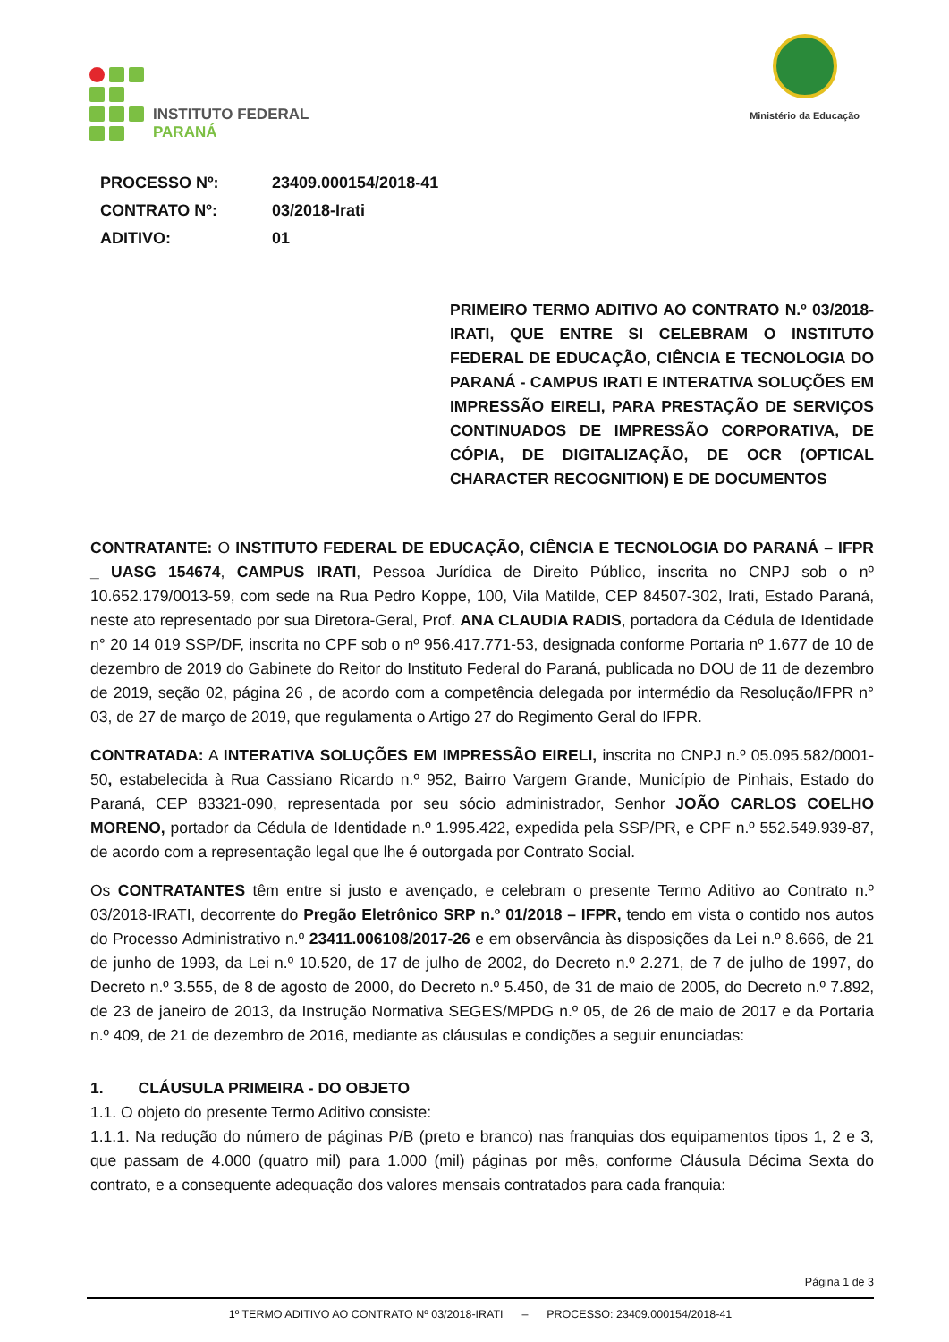INSTITUTO FEDERAL
PARANÁ
Ministério da Educação
| PROCESSO Nº: | 23409.000154/2018-41 |
| CONTRATO Nº: | 03/2018-Irati |
| ADITIVO: | 01 |
PRIMEIRO TERMO ADITIVO AO CONTRATO N.º 03/2018-IRATI, QUE ENTRE SI CELEBRAM O INSTITUTO FEDERAL DE EDUCAÇÃO, CIÊNCIA E TECNOLOGIA DO PARANÁ - CAMPUS IRATI E INTERATIVA SOLUÇÕES EM IMPRESSÃO EIRELI, PARA PRESTAÇÃO DE SERVIÇOS CONTINUADOS DE IMPRESSÃO CORPORATIVA, DE CÓPIA, DE DIGITALIZAÇÃO, DE OCR (OPTICAL CHARACTER RECOGNITION) E DE DOCUMENTOS
CONTRATANTE: O INSTITUTO FEDERAL DE EDUCAÇÃO, CIÊNCIA E TECNOLOGIA DO PARANÁ – IFPR _ UASG 154674, CAMPUS IRATI, Pessoa Jurídica de Direito Público, inscrita no CNPJ sob o nº 10.652.179/0013-59, com sede na Rua Pedro Koppe, 100, Vila Matilde, CEP 84507-302, Irati, Estado Paraná, neste ato representado por sua Diretora-Geral, Prof. ANA CLAUDIA RADIS, portadora da Cédula de Identidade n° 20 14 019 SSP/DF, inscrita no CPF sob o nº 956.417.771-53, designada conforme Portaria nº 1.677 de 10 de dezembro de 2019 do Gabinete do Reitor do Instituto Federal do Paraná, publicada no DOU de 11 de dezembro de 2019, seção 02, página 26 , de acordo com a competência delegada por intermédio da Resolução/IFPR n° 03, de 27 de março de 2019, que regulamenta o Artigo 27 do Regimento Geral do IFPR.
CONTRATADA: A INTERATIVA SOLUÇÕES EM IMPRESSÃO EIRELI, inscrita no CNPJ n.º 05.095.582/0001-50, estabelecida à Rua Cassiano Ricardo n.º 952, Bairro Vargem Grande, Município de Pinhais, Estado do Paraná, CEP 83321-090, representada por seu sócio administrador, Senhor JOÃO CARLOS COELHO MORENO, portador da Cédula de Identidade n.º 1.995.422, expedida pela SSP/PR, e CPF n.º 552.549.939-87, de acordo com a representação legal que lhe é outorgada por Contrato Social.
Os CONTRATANTES têm entre si justo e avençado, e celebram o presente Termo Aditivo ao Contrato n.º 03/2018-IRATI, decorrente do Pregão Eletrônico SRP n.º 01/2018 – IFPR, tendo em vista o contido nos autos do Processo Administrativo n.º 23411.006108/2017-26 e em observância às disposições da Lei n.º 8.666, de 21 de junho de 1993, da Lei n.º 10.520, de 17 de julho de 2002, do Decreto n.º 2.271, de 7 de julho de 1997, do Decreto n.º 3.555, de 8 de agosto de 2000, do Decreto n.º 5.450, de 31 de maio de 2005, do Decreto n.º 7.892, de 23 de janeiro de 2013, da Instrução Normativa SEGES/MPDG n.º 05, de 26 de maio de 2017 e da Portaria n.º 409, de 21 de dezembro de 2016, mediante as cláusulas e condições a seguir enunciadas:
1. CLÁUSULA PRIMEIRA - DO OBJETO
1.1. O objeto do presente Termo Aditivo consiste:
1.1.1. Na redução do número de páginas P/B (preto e branco) nas franquias dos equipamentos tipos 1, 2 e 3, que passam de 4.000 (quatro mil) para 1.000 (mil) páginas por mês, conforme Cláusula Décima Sexta do contrato, e a consequente adequação dos valores mensais contratados para cada franquia:
Página 1 de 3
1º TERMO ADITIVO AO CONTRATO Nº 03/2018-IRATI – PROCESSO: 23409.000154/2018-41